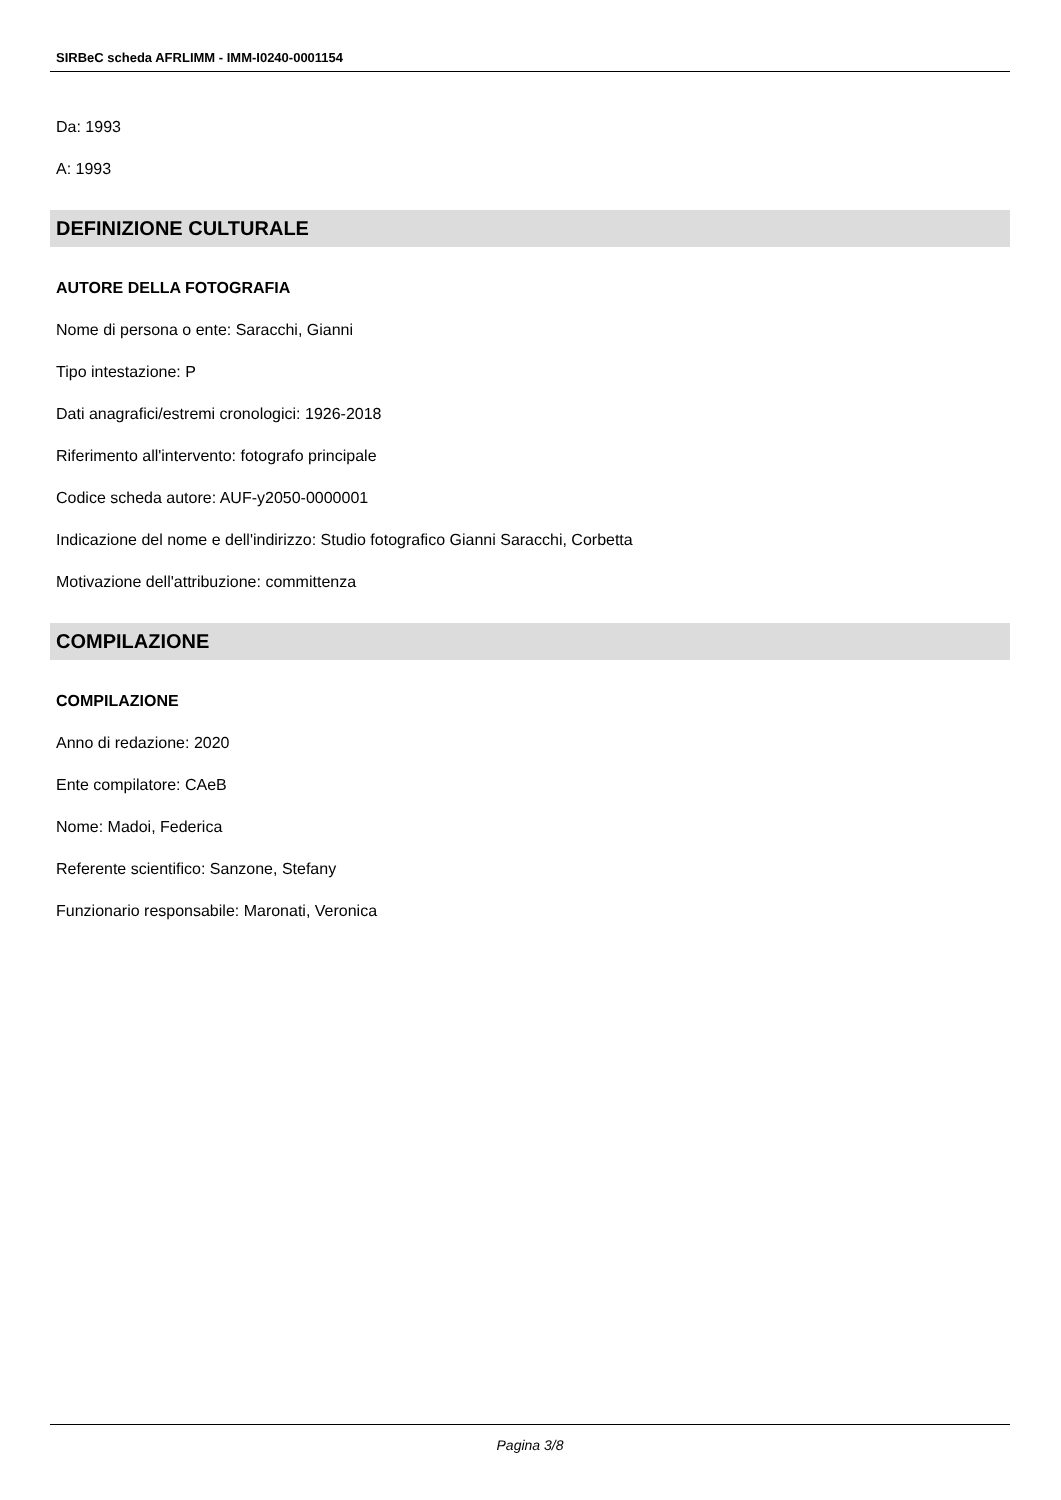SIRBeC scheda AFRLIMM - IMM-I0240-0001154
Da: 1993
A: 1993
DEFINIZIONE CULTURALE
AUTORE DELLA FOTOGRAFIA
Nome di persona o ente: Saracchi, Gianni
Tipo intestazione: P
Dati anagrafici/estremi cronologici: 1926-2018
Riferimento all'intervento: fotografo principale
Codice scheda autore: AUF-y2050-0000001
Indicazione del nome e dell'indirizzo: Studio fotografico Gianni Saracchi, Corbetta
Motivazione dell'attribuzione: committenza
COMPILAZIONE
COMPILAZIONE
Anno di redazione: 2020
Ente compilatore: CAeB
Nome: Madoi, Federica
Referente scientifico: Sanzone, Stefany
Funzionario responsabile: Maronati, Veronica
Pagina 3/8